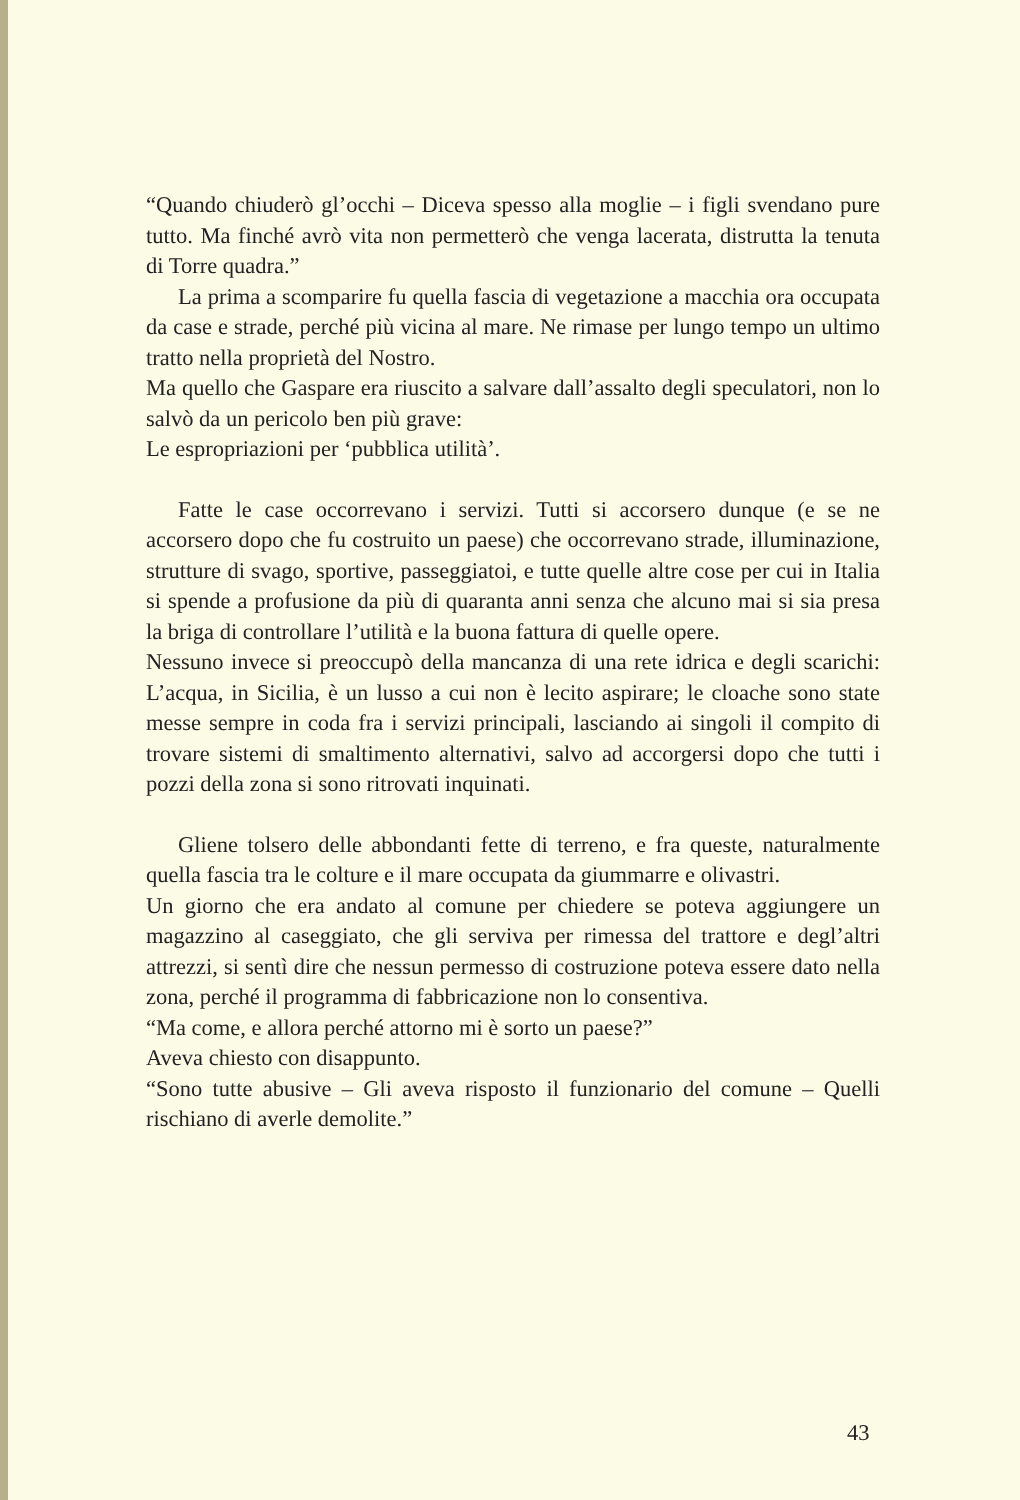“Quando chiuderò gl’occhi – Diceva spesso alla moglie – i figli svendano pure tutto. Ma finché avrò vita non permetterò che venga lacerata, distrutta la tenuta di Torre quadra.”
La prima a scomparire fu quella fascia di vegetazione a macchia ora occupata da case e strade, perché più vicina al mare. Ne rimase per lungo tempo un ultimo tratto nella proprietà del Nostro.
Ma quello che Gaspare era riuscito a salvare dall’assalto degli speculatori, non lo salvò da un pericolo ben più grave:
Le espropriazioni per ‘pubblica utilità’.
Fatte le case occorrevano i servizi. Tutti si accorsero dunque (e se ne accorsero dopo che fu costruito un paese) che occorrevano strade, illuminazione, strutture di svago, sportive, passeggiatoi, e tutte quelle altre cose per cui in Italia si spende a profusione da più di quaranta anni senza che alcuno mai si sia presa la briga di controllare l’utilità e la buona fattura di quelle opere.
Nessuno invece si preoccupò della mancanza di una rete idrica e degli scarichi: L’acqua, in Sicilia, è un lusso a cui non è lecito aspirare; le cloache sono state messe sempre in coda fra i servizi principali, lasciando ai singoli il compito di trovare sistemi di smaltimento alternativi, salvo ad accorgersi dopo che tutti i pozzi della zona si sono ritrovati inquinati.
Gliene tolsero delle abbondanti fette di terreno, e fra queste, naturalmente quella fascia tra le colture e il mare occupata da giummarre e olivastri.
Un giorno che era andato al comune per chiedere se poteva aggiungere un magazzino al caseggiato, che gli serviva per rimessa del trattore e degl’altri attrezzi, si sentì dire che nessun permesso di costruzione poteva essere dato nella zona, perché il programma di fabbricazione non lo consentiva.
“Ma come, e allora perché attorno mi è sorto un paese?”
Aveva chiesto con disappunto.
“Sono tutte abusive – Gli aveva risposto il funzionario del comune – Quelli rischiano di averle demolite.”
43